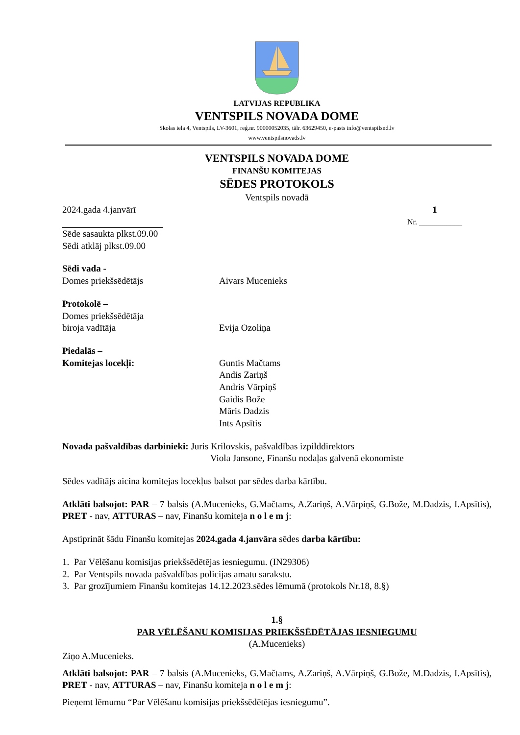LATVIJAS REPUBLIKA
VENTSPILS NOVADA DOME
Skolas iela 4, Ventspils, LV-3601, reģ.nr. 90000052035, tālr. 63629450, e-pasts info@ventspilsnd.lv
www.ventspilsnovads.lv
VENTSPILS NOVADA DOME
FINANŠU KOMITEJAS
SĒDES PROTOKOLS
Ventspils novadā
2024.gada 4.janvārī
1
Nr. ___________
Sēde sasaukta plkst.09.00
Sēdi atklāj plkst.09.00
Sēdi vada -
Domes priekšsēdētājs Aivars Mucenieks
Protokolē –
Domes priekšsēdētāja
biroja vadītāja Evija Ozoliņa
Piedalās –
Komitejas locekļi: Guntis Mačtams
Andis Zariņš
Andris Vārpiņš
Gaidis Bože
Māris Dadzis
Ints Apsītis
Novada pašvaldības darbinieki: Juris Krilovskis, pašvaldības izpilddirektors
Viola Jansone, Finanšu nodaļas galvenā ekonomiste
Sēdes vadītājs aicina komitejas locekļus balsot par sēdes darba kārtību.
Atklāti balsojot: PAR – 7 balsis (A.Mucenieks, G.Mačtams, A.Zariņš, A.Vārpiņš, G.Bože, M.Dadzis, I.Apsītis), PRET - nav, ATTURAS – nav, Finanšu komiteja n o l e m j:
Apstiprināt šādu Finanšu komitejas 2024.gada 4.janvāra sēdes darba kārtību:
1. Par Vēlēšanu komisijas priekšsēdētējas iesniegumu. (IN29306)
2. Par Ventspils novada pašvaldības policijas amatu sarakstu.
3. Par grozījumiem Finanšu komitejas 14.12.2023.sēdes lēmumā (protokols Nr.18, 8.§)
1.§
PAR VĒLĒŠANU KOMISIJAS PRIEKŠSĒDĒTĀJAS IESNIEGUMU
(A.Mucenieks)
Ziņo A.Mucenieks.
Atklāti balsojot: PAR – 7 balsis (A.Mucenieks, G.Mačtams, A.Zariņš, A.Vārpiņš, G.Bože, M.Dadzis, I.Apsītis), PRET - nav, ATTURAS – nav, Finanšu komiteja n o l e m j:
Pieņemt lēmumu “Par Vēlēšanu komisijas priekšsēdētējas iesniegumu”.